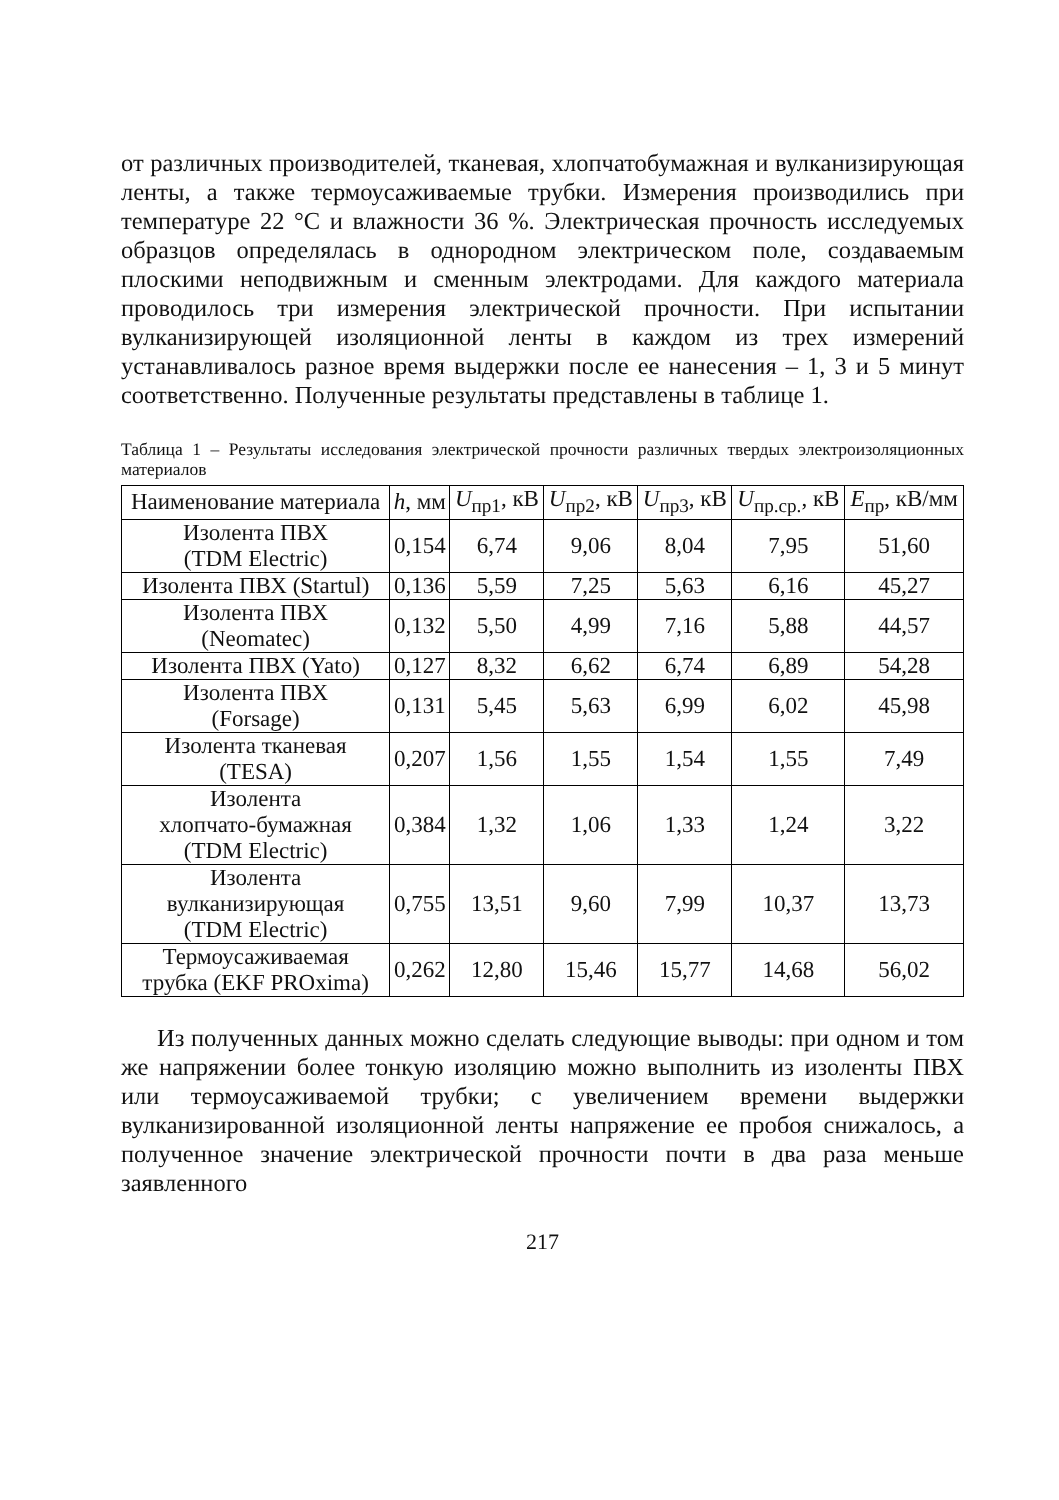от различных производителей, тканевая, хлопчатобумажная и вулканизирующая ленты, а также термоусаживаемые трубки. Измерения производились при температуре 22 °C и влажности 36 %. Электрическая прочность исследуемых образцов определялась в однородном электрическом поле, создаваемым плоскими неподвижным и сменным электродами. Для каждого материала проводилось три измерения электрической прочности. При испытании вулканизирующей изоляционной ленты в каждом из трех измерений устанавливалось разное время выдержки после ее нанесения – 1, 3 и 5 минут соответственно. Полученные результаты представлены в таблице 1.
Таблица 1 – Результаты исследования электрической прочности различных твердых электроизоляционных материалов
| Наименование материала | h , мм | U<sub>пр1</sub>, кВ | U<sub>пр2</sub>, кВ | U<sub>пр3</sub>, кВ | U<sub>пр.ср.</sub>, кВ | E<sub>пр</sub>, кВ/мм |
| --- | --- | --- | --- | --- | --- | --- |
| Изолента ПВХ (TDM Electric) | 0,154 | 6,74 | 9,06 | 8,04 | 7,95 | 51,60 |
| Изолента ПВХ (Startul) | 0,136 | 5,59 | 7,25 | 5,63 | 6,16 | 45,27 |
| Изолента ПВХ (Neomatec) | 0,132 | 5,50 | 4,99 | 7,16 | 5,88 | 44,57 |
| Изолента ПВХ (Yato) | 0,127 | 8,32 | 6,62 | 6,74 | 6,89 | 54,28 |
| Изолента ПВХ (Forsage) | 0,131 | 5,45 | 5,63 | 6,99 | 6,02 | 45,98 |
| Изолента тканевая (TESA) | 0,207 | 1,56 | 1,55 | 1,54 | 1,55 | 7,49 |
| Изолента хлопчато-бумажная (TDM Electric) | 0,384 | 1,32 | 1,06 | 1,33 | 1,24 | 3,22 |
| Изолента вулканизирующая (TDM Electric) | 0,755 | 13,51 | 9,60 | 7,99 | 10,37 | 13,73 |
| Термоусаживаемая трубка (EKF PROxima) | 0,262 | 12,80 | 15,46 | 15,77 | 14,68 | 56,02 |
Из полученных данных можно сделать следующие выводы: при одном и том же напряжении более тонкую изоляцию можно выполнить из изоленты ПВХ или термоусаживаемой трубки; с увеличением времени выдержки вулканизированной изоляционной ленты напряжение ее пробоя снижалось, а полученное значение электрической прочности почти в два раза меньше заявленного
217